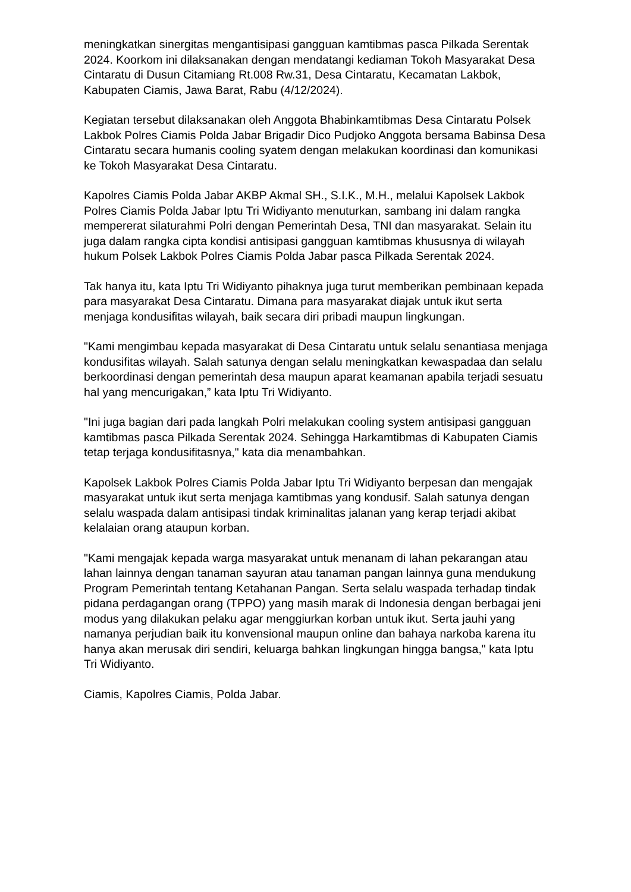meningkatkan sinergitas mengantisipasi gangguan kamtibmas pasca Pilkada Serentak 2024. Koorkom ini dilaksanakan dengan mendatangi kediaman Tokoh Masyarakat Desa Cintaratu di Dusun Citamiang Rt.008 Rw.31, Desa Cintaratu, Kecamatan Lakbok, Kabupaten Ciamis, Jawa Barat, Rabu (4/12/2024).
Kegiatan tersebut dilaksanakan oleh Anggota Bhabinkamtibmas Desa Cintaratu Polsek Lakbok Polres Ciamis Polda Jabar Brigadir Dico Pudjoko Anggota bersama Babinsa Desa Cintaratu secara humanis cooling syatem dengan melakukan koordinasi dan komunikasi ke Tokoh Masyarakat Desa Cintaratu.
Kapolres Ciamis Polda Jabar AKBP Akmal SH., S.I.K., M.H., melalui Kapolsek Lakbok Polres Ciamis Polda Jabar Iptu Tri Widiyanto menuturkan, sambang ini dalam rangka mempererat silaturahmi Polri dengan Pemerintah Desa, TNI dan masyarakat. Selain itu juga dalam rangka cipta kondisi antisipasi gangguan kamtibmas khususnya di wilayah hukum Polsek Lakbok Polres Ciamis Polda Jabar pasca Pilkada Serentak 2024.
Tak hanya itu, kata Iptu Tri Widiyanto pihaknya juga turut memberikan pembinaan kepada para masyarakat Desa Cintaratu. Dimana para masyarakat diajak untuk ikut serta menjaga kondusifitas wilayah, baik secara diri pribadi maupun lingkungan.
"Kami mengimbau kepada masyarakat di Desa Cintaratu untuk selalu senantiasa menjaga kondusifitas wilayah. Salah satunya dengan selalu meningkatkan kewaspadaa dan selalu berkoordinasi dengan pemerintah desa maupun aparat keamanan apabila terjadi sesuatu hal yang mencurigakan,” kata Iptu Tri Widiyanto.
"Ini juga bagian dari pada langkah Polri melakukan cooling system antisipasi gangguan kamtibmas pasca Pilkada Serentak 2024. Sehingga Harkamtibmas di Kabupaten Ciamis tetap terjaga kondusifitasnya," kata dia menambahkan.
Kapolsek Lakbok Polres Ciamis Polda Jabar Iptu Tri Widiyanto berpesan dan mengajak masyarakat untuk ikut serta menjaga kamtibmas yang kondusif. Salah satunya dengan selalu waspada dalam antisipasi tindak kriminalitas jalanan yang kerap terjadi akibat kelalaian orang ataupun korban.
"Kami mengajak kepada warga masyarakat untuk menanam di lahan pekarangan atau lahan lainnya dengan tanaman sayuran atau tanaman pangan lainnya guna mendukung Program Pemerintah tentang Ketahanan Pangan. Serta selalu waspada terhadap tindak pidana perdagangan orang (TPPO) yang masih marak di Indonesia dengan berbagai jeni modus yang dilakukan pelaku agar menggiurkan korban untuk ikut. Serta jauhi yang namanya perjudian baik itu konvensional maupun online dan bahaya narkoba karena itu hanya akan merusak diri sendiri, keluarga bahkan lingkungan hingga bangsa," kata Iptu Tri Widiyanto.
Ciamis, Kapolres Ciamis, Polda Jabar.